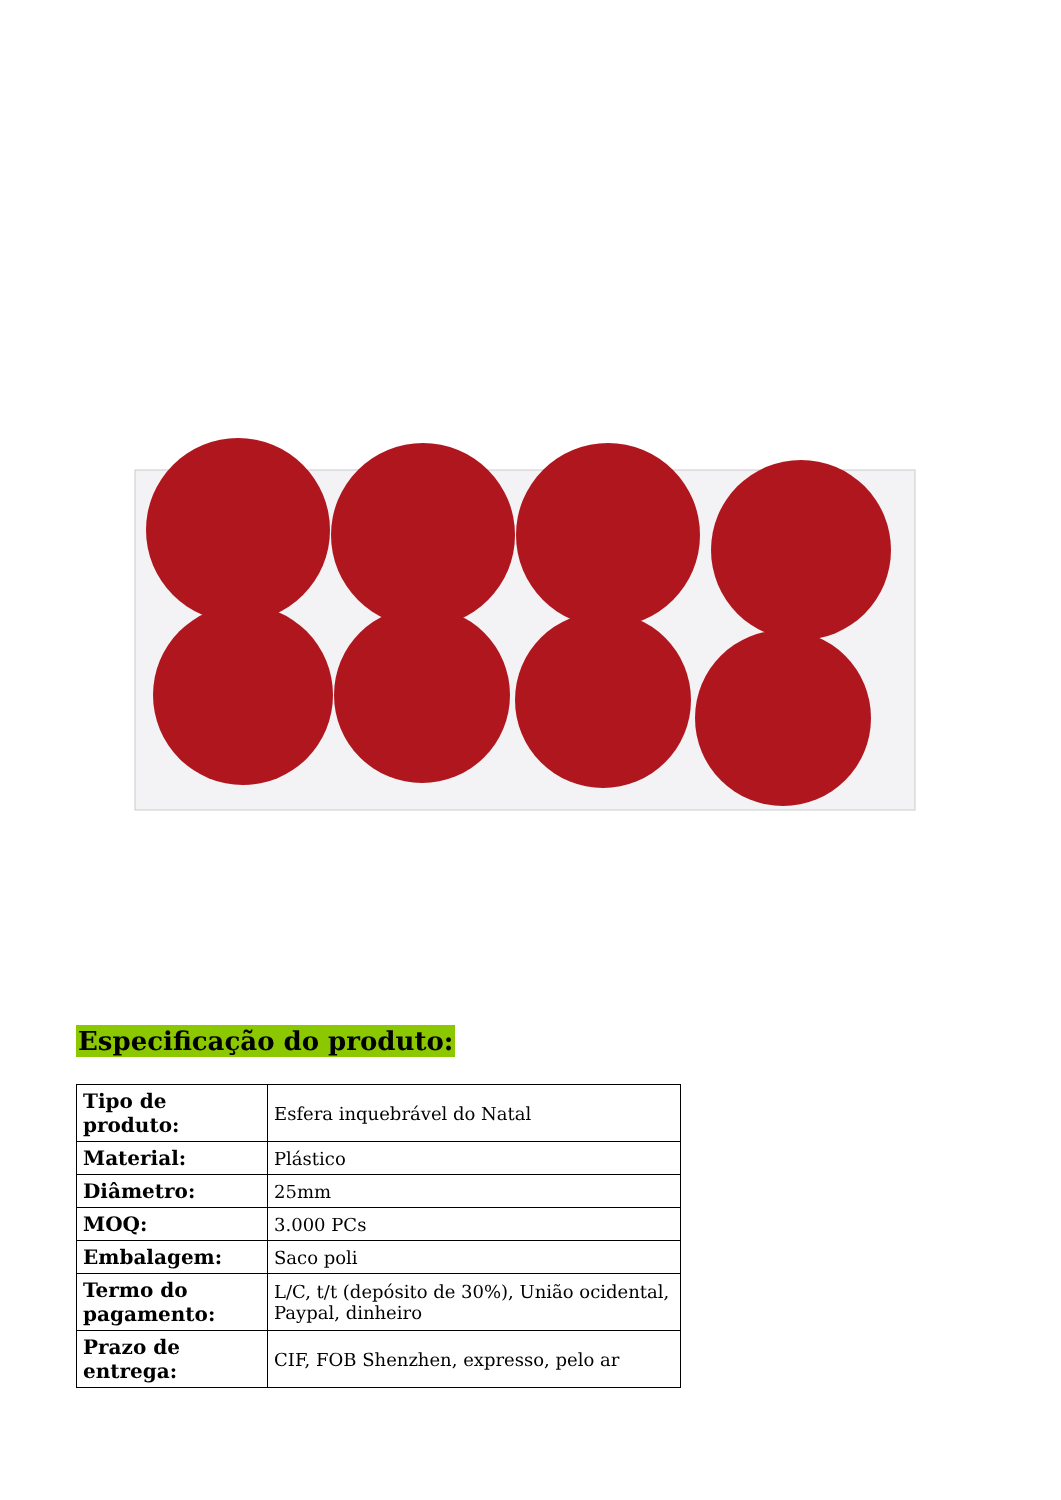Especificação do produto:
| Tipo de produto: | Esfera inquebrável do Natal |
| Material: | Plástico |
| Diâmetro: | 25mm |
| MOQ: | 3.000 PCs |
| Embalagem: | Saco poli |
| Termo do pagamento: | L/C, t/t (depósito de 30%), União ocidental, Paypal, dinheiro |
| Prazo de entrega: | CIF, FOB Shenzhen, expresso, pelo ar |